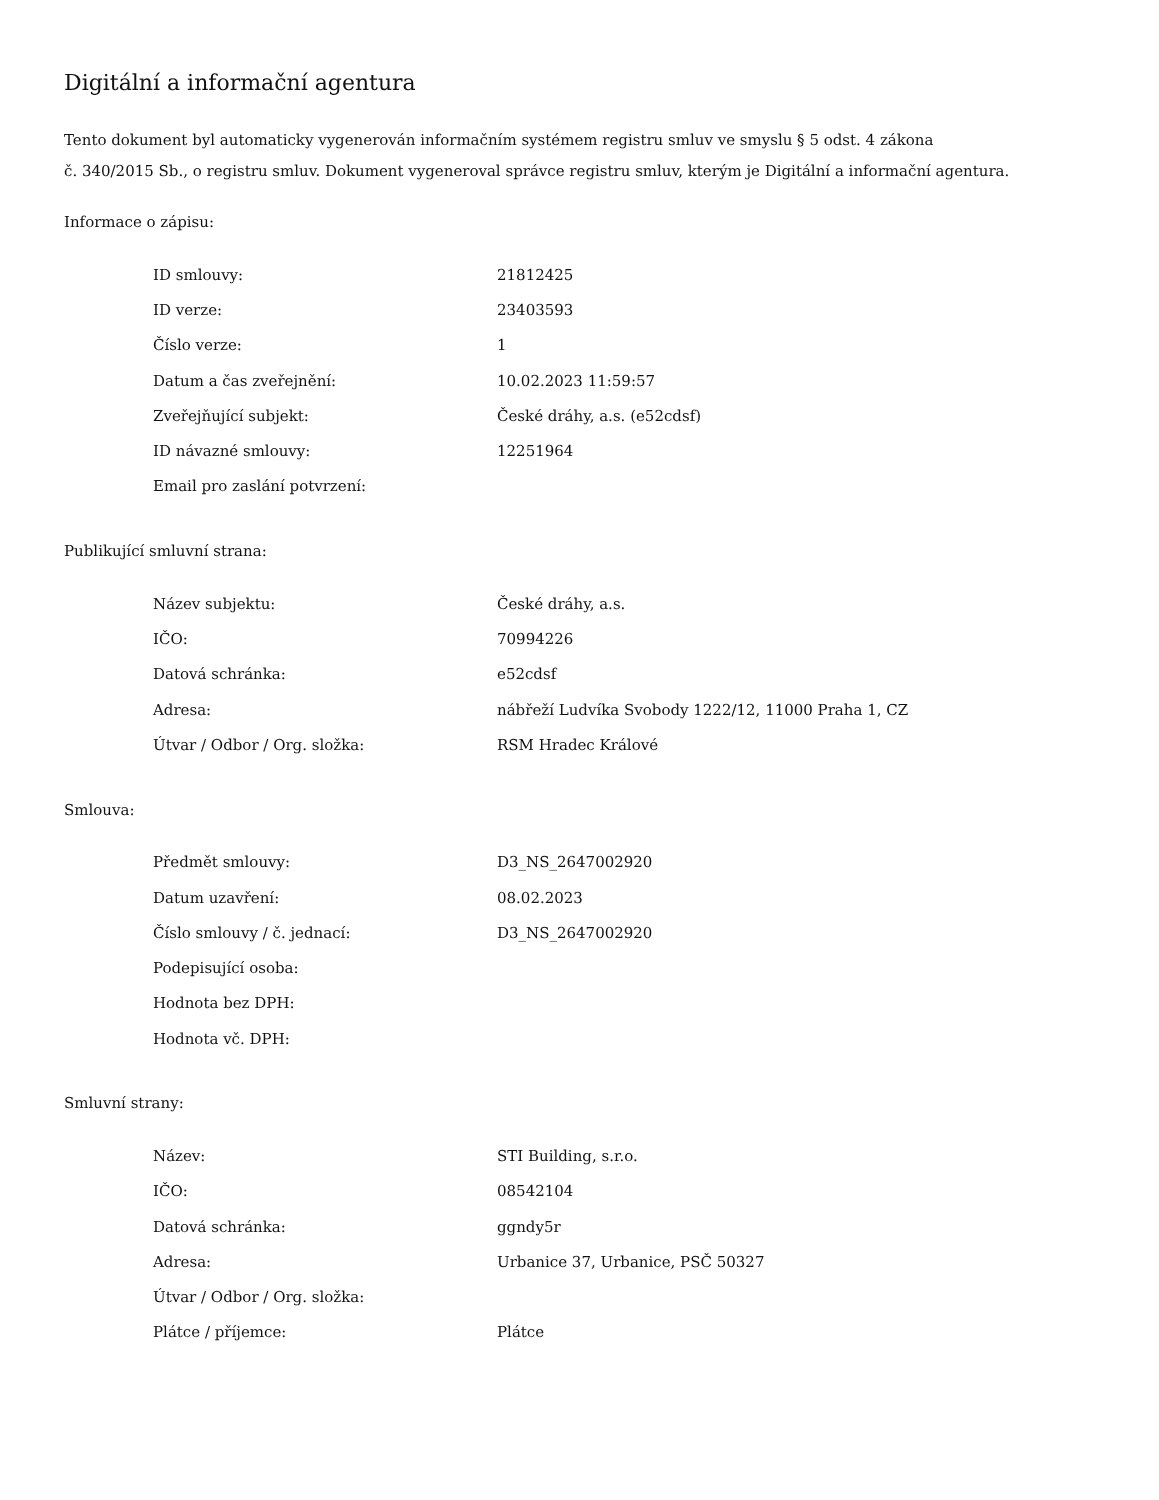Digitální a informační agentura
Tento dokument byl automaticky vygenerován informačním systémem registru smluv ve smyslu § 5 odst. 4 zákona
č. 340/2015 Sb., o registru smluv. Dokument vygeneroval správce registru smluv, kterým je Digitální a informační agentura.
Informace o zápisu:
| ID smlouvy: | 21812425 |
| ID verze: | 23403593 |
| Číslo verze: | 1 |
| Datum a čas zveřejnění: | 10.02.2023 11:59:57 |
| Zveřejňující subjekt: | České dráhy, a.s. (e52cdsf) |
| ID návazné smlouvy: | 12251964 |
| Email pro zaslání potvrzení: | |
Publikující smluvní strana:
| Název subjektu: | České dráhy, a.s. |
| IČO: | 70994226 |
| Datová schránka: | e52cdsf |
| Adresa: | nábřeží Ludvíka Svobody 1222/12, 11000 Praha 1, CZ |
| Útvar / Odbor / Org. složka: | RSM Hradec Králové |
Smlouva:
| Předmět smlouvy: | D3_NS_2647002920 |
| Datum uzavření: | 08.02.2023 |
| Číslo smlouvy / č. jednací: | D3_NS_2647002920 |
| Podepisující osoba: | |
| Hodnota bez DPH: | |
| Hodnota vč. DPH: | |
Smluvní strany:
| Název: | STI Building, s.r.o. |
| IČO: | 08542104 |
| Datová schránka: | ggndy5r |
| Adresa: | Urbanice 37, Urbanice, PSČ 50327 |
| Útvar / Odbor / Org. složka: | |
| Plátce / příjemce: | Plátce |